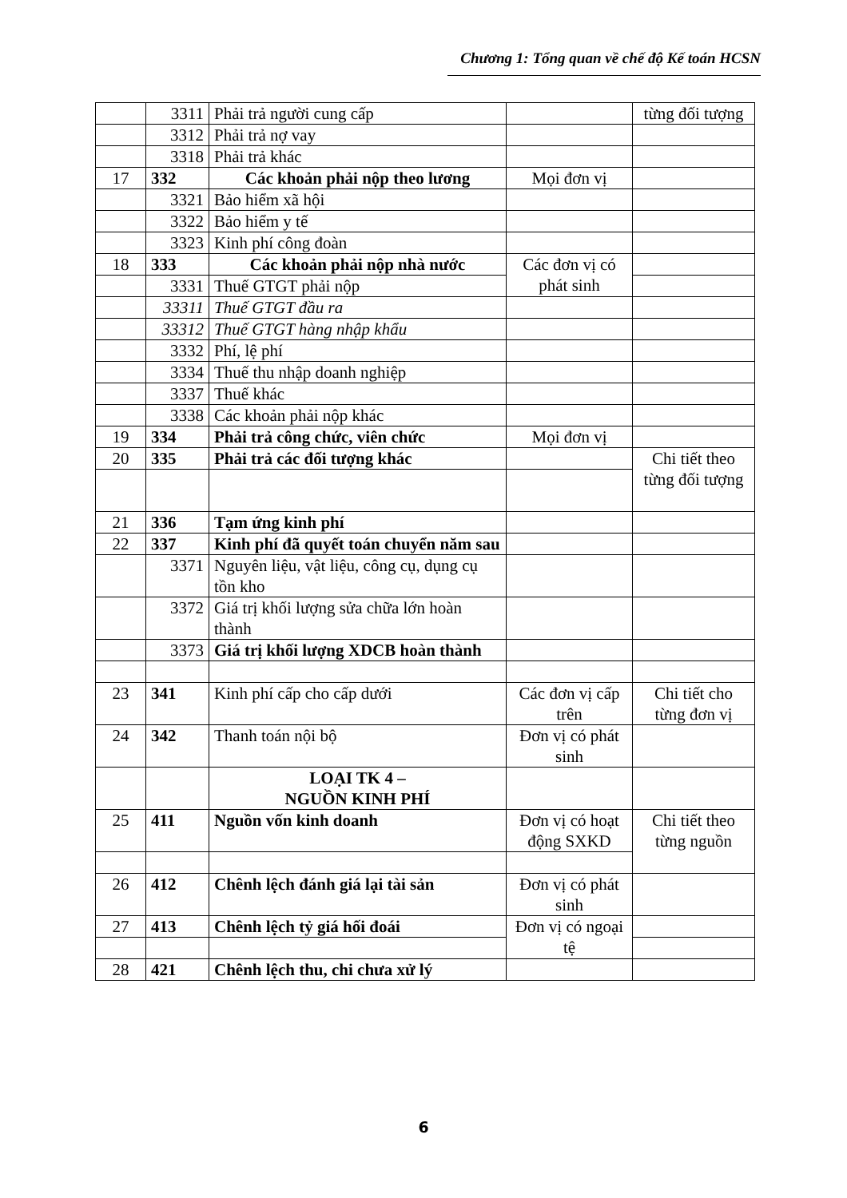Chương 1: Tổng quan về chế độ Kế toán HCSN
| | 3311 | Phải trả người cung cấp | | từng đối tượng |
| | 3312 | Phải trả nợ vay | | |
| | 3318 | Phải trả khác | | |
| 17 | 332 | Các khoản phải nộp theo lương | Mọi đơn vị | |
| | 3321 | Bảo hiểm xã hội | | |
| | 3322 | Bảo hiểm y tế | | |
| | 3323 | Kinh phí công đoàn | | |
| 18 | 333 | Các khoản phải nộp nhà nước | Các đơn vị có phát sinh | |
| | 3331 | Thuế GTGT phải nộp | | |
| | 33311 | Thuế GTGT đầu ra | | |
| | 33312 | Thuế GTGT hàng nhập khẩu | | |
| | 3332 | Phí, lệ phí | | |
| | 3334 | Thuế thu nhập doanh nghiệp | | |
| | 3337 | Thuế khác | | |
| | 3338 | Các khoản phải nộp khác | | |
| 19 | 334 | Phải trả công chức, viên chức | Mọi đơn vị | |
| 20 | 335 | Phải trả các đối tượng khác | | Chi tiết theo từng đối tượng |
| 21 | 336 | Tạm ứng kinh phí | | |
| 22 | 337 | Kinh phí đã quyết toán chuyển năm sau | | |
| | 3371 | Nguyên liệu, vật liệu, công cụ, dụng cụ tồn kho | | |
| | 3372 | Giá trị khối lượng sửa chữa lớn hoàn thành | | |
| | 3373 | Giá trị khối lượng XDCB hoàn thành | | |
| 23 | 341 | Kinh phí cấp cho cấp dưới | Các đơn vị cấp trên | Chi tiết cho từng đơn vị |
| 24 | 342 | Thanh toán nội bộ | Đơn vị có phát sinh | |
| | | LOẠI TK 4 – NGUỒN KINH PHÍ | | |
| 25 | 411 | Nguồn vốn kinh doanh | Đơn vị có hoạt động SXKD | Chi tiết theo từng nguồn |
| 26 | 412 | Chênh lệch đánh giá lại tài sản | Đơn vị có phát sinh | |
| 27 | 413 | Chênh lệch tỷ giá hối đoái | Đơn vị có ngoại tệ | |
| 28 | 421 | Chênh lệch thu, chi chưa xử lý | | |
6